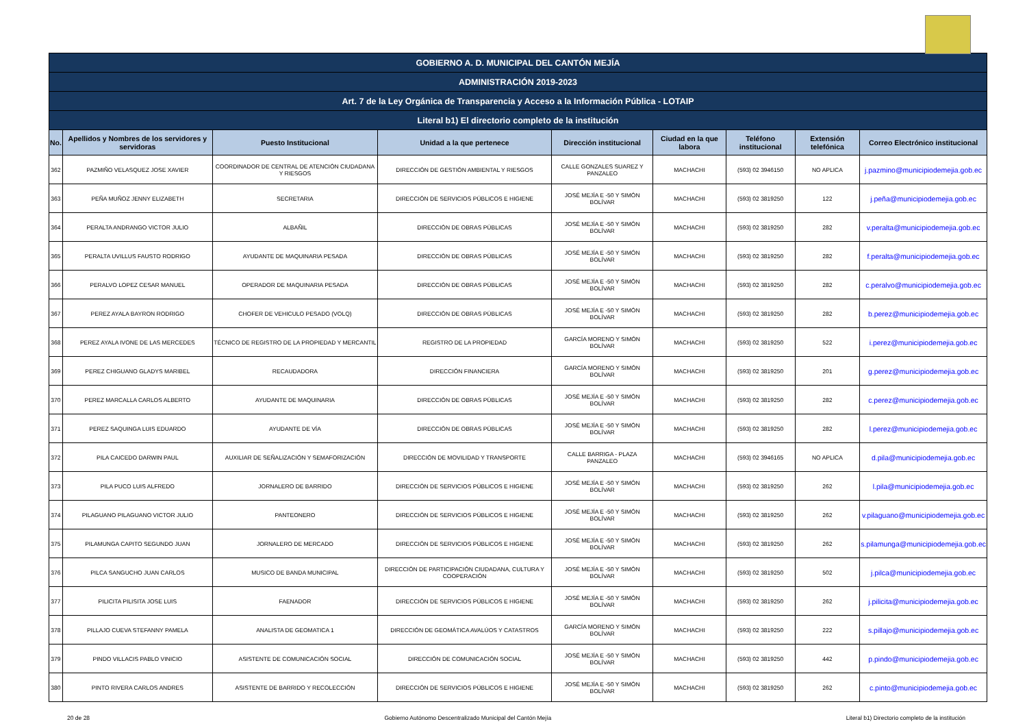| GOBIERNO A. D. MUNICIPAL DEL CANTÓN MEJÍA | | | | | | | | |
| ADMINISTRACIÓN 2019-2023 | | | | | | | | |
| Art. 7 de la Ley Orgánica de Transparencia y Acceso a la Información Pública - LOTAIP | | | | | | | | |
| Literal b1) El directorio completo de la institución | | | | | | | | |
| No. | Apellidos y Nombres de los servidores y servidoras | Puesto Institucional | Unidad a la que pertenece | Dirección institucional | Ciudad en la que labora | Teléfono institucional | Extensión telefónica | Correo Electrónico institucional |
| 362 | PAZMIÑO VELASQUEZ JOSE XAVIER | COORDINADOR DE CENTRAL DE ATENCIÓN CIUDADANA Y RIESGOS | DIRECCIÓN DE GESTIÓN AMBIENTAL Y RIESGOS | CALLE GONZALES SUAREZ Y PANZALEO | MACHACHI | (593) 02 3946150 | NO APLICA | j.pazmino@municipiodemejia.gob.ec |
| 363 | PEÑA MUÑOZ JENNY ELIZABETH | SECRETARIA | DIRECCIÓN DE SERVICIOS PÚBLICOS E HIGIENE | JOSÉ MEJÍA E -50 Y SIMÓN BOLÍVAR | MACHACHI | (593) 02 3819250 | 122 | j.peña@municipiodemejia.gob.ec |
| 364 | PERALTA ANDRANGO VICTOR JULIO | ALBAÑIL | DIRECCIÓN DE OBRAS PÚBLICAS | JOSÉ MEJÍA E -50 Y SIMÓN BOLÍVAR | MACHACHI | (593) 02 3819250 | 282 | v.peralta@municipiodemejia.gob.ec |
| 365 | PERALTA UVILLUS FAUSTO RODRIGO | AYUDANTE DE MAQUINARIA PESADA | DIRECCIÓN DE OBRAS PÚBLICAS | JOSÉ MEJÍA E -50 Y SIMÓN BOLÍVAR | MACHACHI | (593) 02 3819250 | 282 | f.peralta@municipiodemejia.gob.ec |
| 366 | PERALVO LOPEZ CESAR MANUEL | OPERADOR DE MAQUINARIA PESADA | DIRECCIÓN DE OBRAS PÚBLICAS | JOSÉ MEJÍA E -50 Y SIMÓN BOLÍVAR | MACHACHI | (593) 02 3819250 | 282 | c.peralvo@municipiodemejia.gob.ec |
| 367 | PEREZ AYALA BAYRON RODRIGO | CHOFER DE VEHICULO PESADO (VOLQ) | DIRECCIÓN DE OBRAS PÚBLICAS | JOSÉ MEJÍA E -50 Y SIMÓN BOLÍVAR | MACHACHI | (593) 02 3819250 | 282 | b.perez@municipiodemejia.gob.ec |
| 368 | PEREZ AYALA IVONE DE LAS MERCEDES | TÉCNICO DE REGISTRO DE LA PROPIEDAD Y MERCANTIL | REGISTRO DE LA PROPIEDAD | GARCÍA MORENO Y SIMÓN BOLÍVAR | MACHACHI | (593) 02 3819250 | 522 | i.perez@municipiodemejia.gob.ec |
| 369 | PEREZ CHIGUANO GLADYS MARIBEL | RECAUDADORA | DIRECCIÓN FINANCIERA | GARCÍA MORENO Y SIMÓN BOLÍVAR | MACHACHI | (593) 02 3819250 | 201 | g.perez@municipiodemejia.gob.ec |
| 370 | PEREZ MARCALLA CARLOS ALBERTO | AYUDANTE DE MAQUINARIA | DIRECCIÓN DE OBRAS PÚBLICAS | JOSÉ MEJÍA E -50 Y SIMÓN BOLÍVAR | MACHACHI | (593) 02 3819250 | 282 | c.perez@municipiodemejia.gob.ec |
| 371 | PEREZ SAQUINGA LUIS EDUARDO | AYUDANTE DE VÍA | DIRECCIÓN DE OBRAS PÚBLICAS | JOSÉ MEJÍA E -50 Y SIMÓN BOLÍVAR | MACHACHI | (593) 02 3819250 | 282 | l.perez@municipiodemejia.gob.ec |
| 372 | PILA CAICEDO DARWIN PAUL | AUXILIAR DE SEÑALIZACIÓN Y SEMAFORIZACIÓN | DIRECCIÓN DE MOVILIDAD Y TRANSPORTE | CALLE BARRIGA - PLAZA PANZALEO | MACHACHI | (593) 02 3946165 | NO APLICA | d.pila@municipiodemejia.gob.ec |
| 373 | PILA PUCO LUIS ALFREDO | JORNALERO DE BARRIDO | DIRECCIÓN DE SERVICIOS PÚBLICOS E HIGIENE | JOSÉ MEJÍA E -50 Y SIMÓN BOLÍVAR | MACHACHI | (593) 02 3819250 | 262 | l.pila@municipiodemejia.gob.ec |
| 374 | PILAGUANO PILAGUANO VICTOR JULIO | PANTEONERO | DIRECCIÓN DE SERVICIOS PÚBLICOS E HIGIENE | JOSÉ MEJÍA E -50 Y SIMÓN BOLÍVAR | MACHACHI | (593) 02 3819250 | 262 | v.pilaguano@municipiodemejia.gob.ec |
| 375 | PILAMUNGA CAPITO SEGUNDO JUAN | JORNALERO DE MERCADO | DIRECCIÓN DE SERVICIOS PÚBLICOS E HIGIENE | JOSÉ MEJÍA E -50 Y SIMÓN BOLÍVAR | MACHACHI | (593) 02 3819250 | 262 | s.pilamunga@municipiodemejia.gob.ec |
| 376 | PILCA SANGUCHO JUAN CARLOS | MUSICO DE BANDA MUNICIPAL | DIRECCIÓN DE PARTICIPACIÓN CIUDADANA, CULTURA Y COOPERACIÓN | JOSÉ MEJÍA E -50 Y SIMÓN BOLÍVAR | MACHACHI | (593) 02 3819250 | 502 | j.pilca@municipiodemejia.gob.ec |
| 377 | PILICITA PILISITA JOSE LUIS | FAENADOR | DIRECCIÓN DE SERVICIOS PÚBLICOS E HIGIENE | JOSÉ MEJÍA E -50 Y SIMÓN BOLÍVAR | MACHACHI | (593) 02 3819250 | 262 | j.pilicita@municipiodemejia.gob.ec |
| 378 | PILLAJO CUEVA STEFANNY PAMELA | ANALISTA DE GEOMATICA 1 | DIRECCIÓN DE GEOMÁTICA AVALÚOS Y CATASTROS | GARCÍA MORENO Y SIMÓN BOLÍVAR | MACHACHI | (593) 02 3819250 | 222 | s.pillajo@municipiodemejia.gob.ec |
| 379 | PINDO VILLACIS PABLO VINICIO | ASISTENTE DE COMUNICACIÓN SOCIAL | DIRECCIÓN DE COMUNICACIÓN SOCIAL | JOSÉ MEJÍA E -50 Y SIMÓN BOLÍVAR | MACHACHI | (593) 02 3819250 | 442 | p.pindo@municipiodemejia.gob.ec |
| 380 | PINTO RIVERA CARLOS ANDRES | ASISTENTE DE BARRIDO Y RECOLECCIÓN | DIRECCIÓN DE SERVICIOS PÚBLICOS E HIGIENE | JOSÉ MEJÍA E -50 Y SIMÓN BOLÍVAR | MACHACHI | (593) 02 3819250 | 262 | c.pinto@municipiodemejia.gob.ec |
20 de 28 Gobierno Autónomo Descentralizado Municipal del Cantón Mejía Literal b1) Directorio completo de la institución